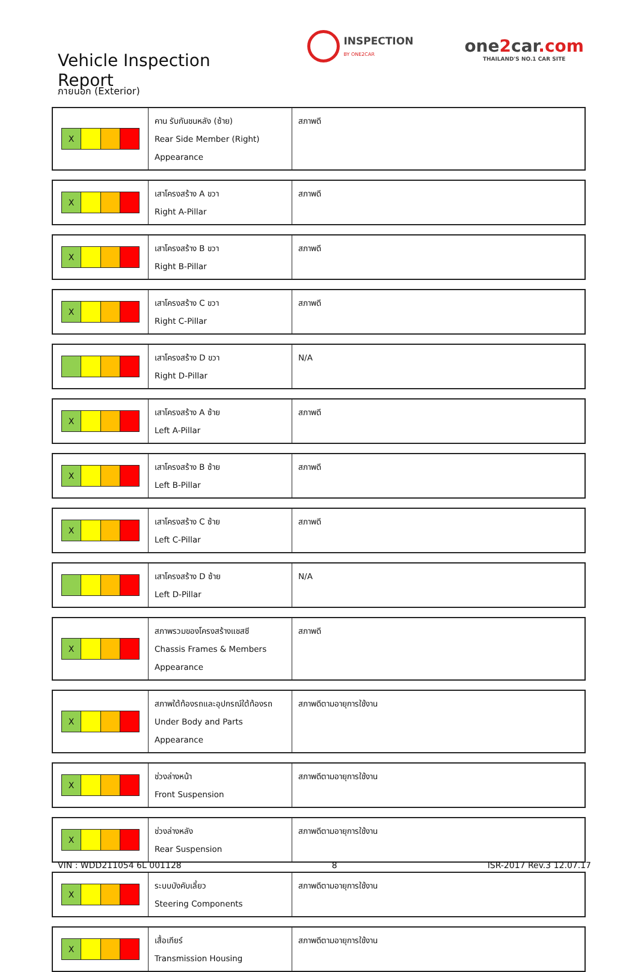Vehicle Inspection Report
INSPECTION
BY ONE2CAR
one2car.com
THAILAND'S NO.1 CAR SITE
ภายนอก (Exterior)
| X | คาน รับกันชนหลัง (ซ้าย) Rear Side Member (Right) Appearance | สภาพดี |
| X | เสาโครงสร้าง A ขวา Right A-Pillar | สภาพดี |
| X | เสาโครงสร้าง B ขวา Right B-Pillar | สภาพดี |
| X | เสาโครงสร้าง C ขวา Right C-Pillar | สภาพดี |
| | เสาโครงสร้าง D ขวา Right D-Pillar | N/A |
| X | เสาโครงสร้าง A ซ้าย Left A-Pillar | สภาพดี |
| X | เสาโครงสร้าง B ซ้าย Left B-Pillar | สภาพดี |
| X | เสาโครงสร้าง C ซ้าย Left C-Pillar | สภาพดี |
| | เสาโครงสร้าง D ซ้าย Left D-Pillar | N/A |
| X | สภาพรวมของโครงสร้างแชสซี Chassis Frames & Members Appearance | สภาพดี |
| X | สภาพใต้ท้องรถและอุปกรณ์ใต้ท้องรถ Under Body and Parts Appearance | สภาพดีตามอายุการใช้งาน |
| X | ช่วงล่างหน้า Front Suspension | สภาพดีตามอายุการใช้งาน |
| X | ช่วงล่างหลัง Rear Suspension | สภาพดีตามอายุการใช้งาน |
| X | ระบบบังคับเลี้ยว Steering Components | สภาพดีตามอายุการใช้งาน |
| X | เสื้อเกียร์ Transmission Housing | สภาพดีตามอายุการใช้งาน |
VIN : WDD211054 6L 001128 8 ISR-2017 Rev.3 12.07.17